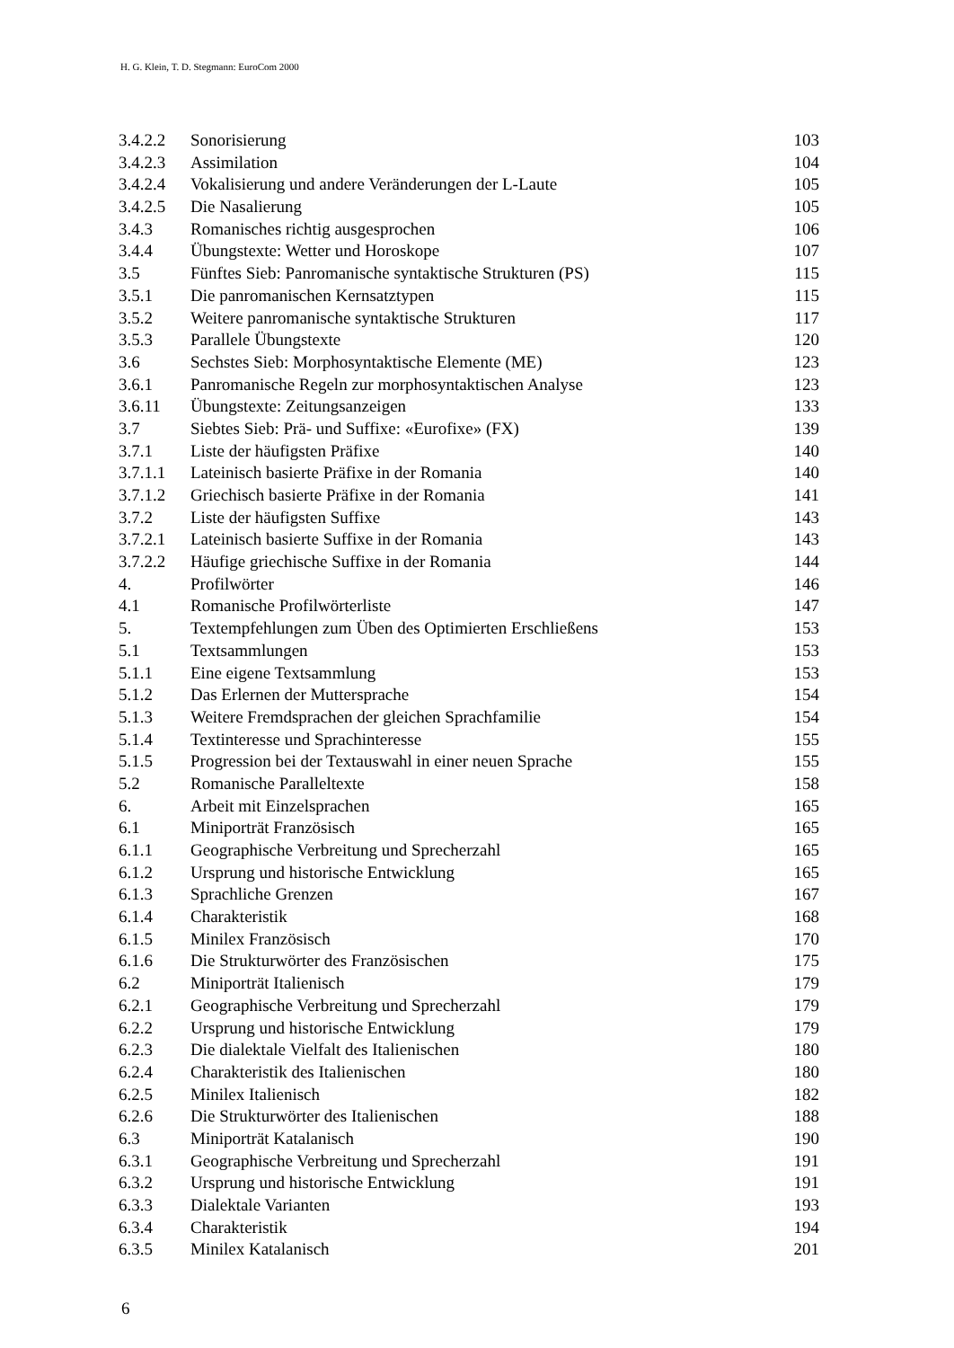H. G. Klein, T. D. Stegmann: EuroCom 2000
| 3.4.2.2 | Sonorisierung | 103 |
| 3.4.2.3 | Assimilation | 104 |
| 3.4.2.4 | Vokalisierung und andere Veränderungen der L-Laute | 105 |
| 3.4.2.5 | Die Nasalierung | 105 |
| 3.4.3 | Romanisches richtig ausgesprochen | 106 |
| 3.4.4 | Übungstexte: Wetter und Horoskope | 107 |
| 3.5 | Fünftes Sieb: Panromanische syntaktische Strukturen (PS) | 115 |
| 3.5.1 | Die panromanischen Kernsatztypen | 115 |
| 3.5.2 | Weitere panromanische syntaktische Strukturen | 117 |
| 3.5.3 | Parallele Übungstexte | 120 |
| 3.6 | Sechstes Sieb: Morphosyntaktische Elemente (ME) | 123 |
| 3.6.1 | Panromanische Regeln zur morphosyntaktischen Analyse | 123 |
| 3.6.11 | Übungstexte: Zeitungsanzeigen | 133 |
| 3.7 | Siebtes Sieb: Prä- und Suffixe: «Eurofixe» (FX) | 139 |
| 3.7.1 | Liste der häufigsten Präfixe | 140 |
| 3.7.1.1 | Lateinisch basierte Präfixe in der Romania | 140 |
| 3.7.1.2 | Griechisch basierte Präfixe in der Romania | 141 |
| 3.7.2 | Liste der häufigsten Suffixe | 143 |
| 3.7.2.1 | Lateinisch basierte Suffixe in der Romania | 143 |
| 3.7.2.2 | Häufige griechische Suffixe in der Romania | 144 |
| 4. | Profilwörter | 146 |
| 4.1 | Romanische Profilwörterliste | 147 |
| 5. | Textempfehlungen zum Üben des Optimierten Erschließens | 153 |
| 5.1 | Textsammlungen | 153 |
| 5.1.1 | Eine eigene Textsammlung | 153 |
| 5.1.2 | Das Erlernen der Muttersprache | 154 |
| 5.1.3 | Weitere Fremdsprachen der gleichen Sprachfamilie | 154 |
| 5.1.4 | Textinteresse und Sprachinteresse | 155 |
| 5.1.5 | Progression bei der Textauswahl in einer neuen Sprache | 155 |
| 5.2 | Romanische Paralleltexte | 158 |
| 6. | Arbeit mit Einzelsprachen | 165 |
| 6.1 | Miniporträt Französisch | 165 |
| 6.1.1 | Geographische Verbreitung und Sprecherzahl | 165 |
| 6.1.2 | Ursprung und historische Entwicklung | 165 |
| 6.1.3 | Sprachliche Grenzen | 167 |
| 6.1.4 | Charakteristik | 168 |
| 6.1.5 | Minilex Französisch | 170 |
| 6.1.6 | Die Strukturwörter des Französischen | 175 |
| 6.2 | Miniporträt Italienisch | 179 |
| 6.2.1 | Geographische Verbreitung und Sprecherzahl | 179 |
| 6.2.2 | Ursprung und historische Entwicklung | 179 |
| 6.2.3 | Die dialektale Vielfalt des Italienischen | 180 |
| 6.2.4 | Charakteristik des Italienischen | 180 |
| 6.2.5 | Minilex Italienisch | 182 |
| 6.2.6 | Die Strukturwörter des Italienischen | 188 |
| 6.3 | Miniporträt Katalanisch | 190 |
| 6.3.1 | Geographische Verbreitung und Sprecherzahl | 191 |
| 6.3.2 | Ursprung und historische Entwicklung | 191 |
| 6.3.3 | Dialektale Varianten | 193 |
| 6.3.4 | Charakteristik | 194 |
| 6.3.5 | Minilex Katalanisch | 201 |
6